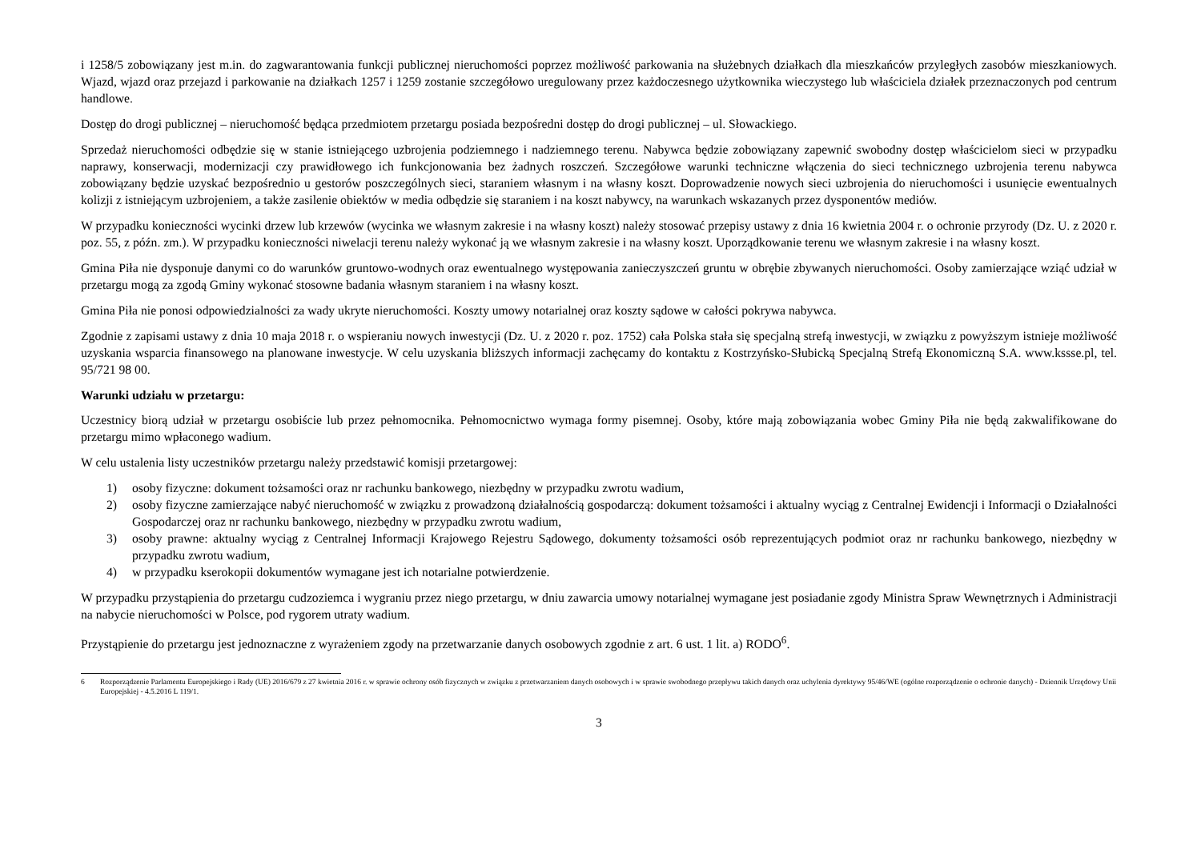i 1258/5 zobowiązany jest m.in. do zagwarantowania funkcji publicznej nieruchomości poprzez możliwość parkowania na służebnych działkach dla mieszkańców przyległych zasobów mieszkaniowych. Wjazd, wjazd oraz przejazd i parkowanie na działkach 1257 i 1259 zostanie szczegółowo uregulowany przez każdoczesnego użytkownika wieczystego lub właściciela działek przeznaczonych pod centrum handlowe.
Dostęp do drogi publicznej – nieruchomość będąca przedmiotem przetargu posiada bezpośredni dostęp do drogi publicznej – ul. Słowackiego.
Sprzedaż nieruchomości odbędzie się w stanie istniejącego uzbrojenia podziemnego i nadziemnego terenu. Nabywca będzie zobowiązany zapewnić swobodny dostęp właścicielom sieci w przypadku naprawy, konserwacji, modernizacji czy prawidłowego ich funkcjonowania bez żadnych roszczeń. Szczegółowe warunki techniczne włączenia do sieci technicznego uzbrojenia terenu nabywca zobowiązany będzie uzyskać bezpośrednio u gestorów poszczególnych sieci, staraniem własnym i na własny koszt. Doprowadzenie nowych sieci uzbrojenia do nieruchomości i usunięcie ewentualnych kolizji z istniejącym uzbrojeniem, a także zasilenie obiektów w media odbędzie się staraniem i na koszt nabywcy, na warunkach wskazanych przez dysponentów mediów.
W przypadku konieczności wycinki drzew lub krzewów (wycinka we własnym zakresie i na własny koszt) należy stosować przepisy ustawy z dnia 16 kwietnia 2004 r. o ochronie przyrody (Dz. U. z 2020 r. poz. 55, z późn. zm.). W przypadku konieczności niwelacji terenu należy wykonać ją we własnym zakresie i na własny koszt. Uporządkowanie terenu we własnym zakresie i na własny koszt.
Gmina Piła nie dysponuje danymi co do warunków gruntowo-wodnych oraz ewentualnego występowania zanieczyszczeń gruntu w obrębie zbywanych nieruchomości. Osoby zamierzające wziąć udział w przetargu mogą za zgodą Gminy wykonać stosowne badania własnym staraniem i na własny koszt.
Gmina Piła nie ponosi odpowiedzialności za wady ukryte nieruchomości. Koszty umowy notarialnej oraz koszty sądowe w całości pokrywa nabywca.
Zgodnie z zapisami ustawy z dnia 10 maja 2018 r. o wspieraniu nowych inwestycji (Dz. U. z 2020 r. poz. 1752) cała Polska stała się specjalną strefą inwestycji, w związku z powyższym istnieje możliwość uzyskania wsparcia finansowego na planowane inwestycje. W celu uzyskania bliższych informacji zachęcamy do kontaktu z Kostrzyńsko-Słubicką Specjalną Strefą Ekonomiczną S.A. www.kssse.pl, tel. 95/721 98 00.
Warunki udziału w przetargu:
Uczestnicy biorą udział w przetargu osobiście lub przez pełnomocnika. Pełnomocnictwo wymaga formy pisemnej. Osoby, które mają zobowiązania wobec Gminy Piła nie będą zakwalifikowane do przetargu mimo wpłaconego wadium.
W celu ustalenia listy uczestników przetargu należy przedstawić komisji przetargowej:
1) osoby fizyczne: dokument tożsamości oraz nr rachunku bankowego, niezbędny w przypadku zwrotu wadium,
2) osoby fizyczne zamierzające nabyć nieruchomość w związku z prowadzoną działalnością gospodarczą: dokument tożsamości i aktualny wyciąg z Centralnej Ewidencji i Informacji o Działalności Gospodarczej oraz nr rachunku bankowego, niezbędny w przypadku zwrotu wadium,
3) osoby prawne: aktualny wyciąg z Centralnej Informacji Krajowego Rejestru Sądowego, dokumenty tożsamości osób reprezentujących podmiot oraz nr rachunku bankowego, niezbędny w przypadku zwrotu wadium,
4) w przypadku kserokopii dokumentów wymagane jest ich notarialne potwierdzenie.
W przypadku przystąpienia do przetargu cudzoziemca i wygraniu przez niego przetargu, w dniu zawarcia umowy notarialnej wymagane jest posiadanie zgody Ministra Spraw Wewnętrznych i Administracji na nabycie nieruchomości w Polsce, pod rygorem utraty wadium.
Przystąpienie do przetargu jest jednoznaczne z wyrażeniem zgody na przetwarzanie danych osobowych zgodnie z art. 6 ust. 1 lit. a) RODO<sup>6</sup>.
6 Rozporządzenie Parlamentu Europejskiego i Rady (UE) 2016/679 z 27 kwietnia 2016 r. w sprawie ochrony osób fizycznych w związku z przetwarzaniem danych osobowych i w sprawie swobodnego przepływu takich danych oraz uchylenia dyrektywy 95/46/WE (ogólne rozporządzenie o ochronie danych) - Dziennik Urzędowy Unii Europejskiej - 4.5.2016 L 119/1.
3